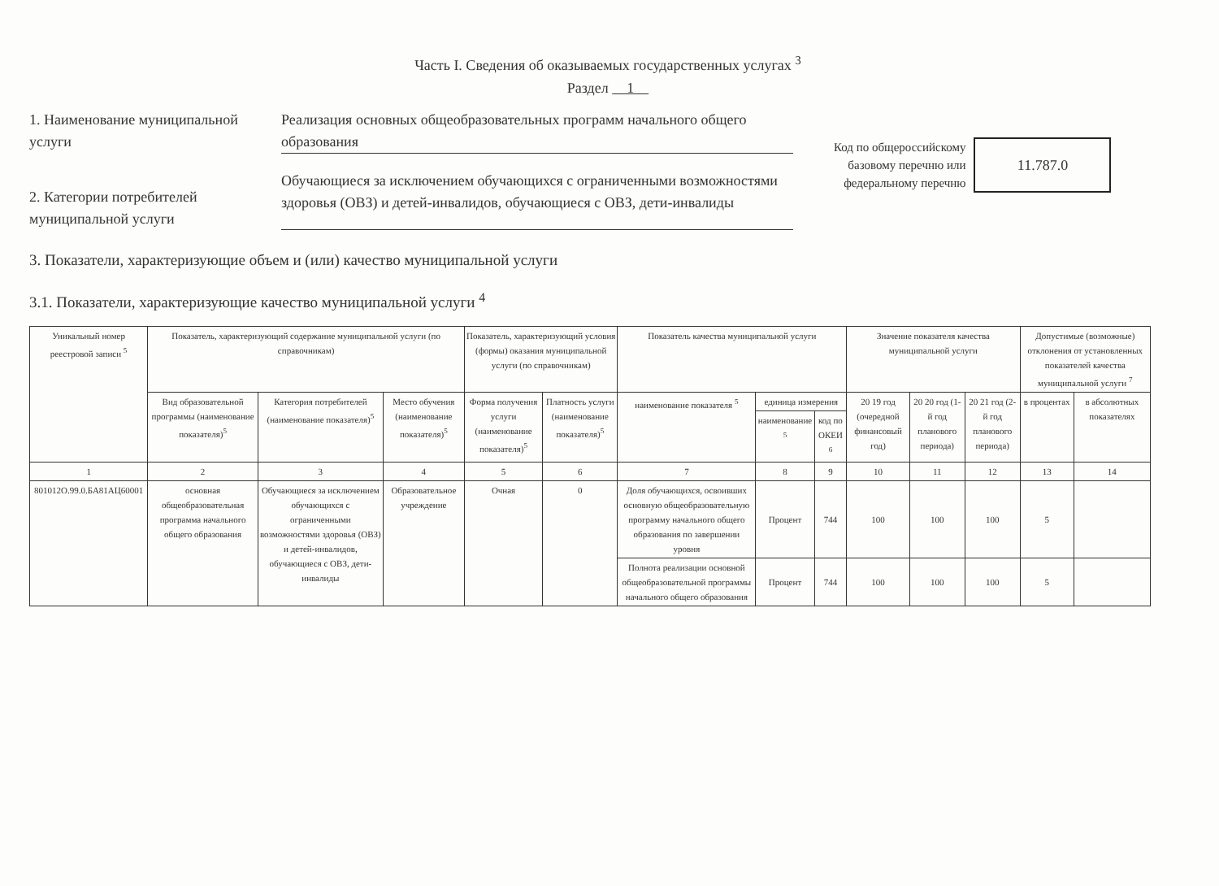Часть I. Сведения об оказываемых государственных услугах <sup>3</sup>
Раздел 1
1. Наименование муниципальной услуги
Реализация основных общеобразовательных программ начального общего образования
2. Категории потребителей муниципальной услуги
Обучающиеся за исключением обучающихся с ограниченными возможностями здоровья (ОВЗ) и детей-инвалидов, обучающиеся с ОВЗ, дети-инвалиды
Код по общероссийскому
базовому перечню или
федеральному перечню
11.787.0
3. Показатели, характеризующие объем и (или) качество муниципальной услуги
3.1. Показатели, характеризующие качество муниципальной услуги <sup>4</sup>
| Уникальный номер реестровой записи <sup>5</sup> | Показатель, характеризующий содержание муниципальной услуги (по справочникам) | | | Показатель, характеризующий условия (формы) оказания муниципальной услуги (по справочникам) | | Показатель качества муниципальной услуги | | | Значение показателя качества муниципальной услуги | | | Допустимые (возможные) отклонения от установленных показателей качества муниципальной услуги <sup>7</sup> | |
| --- | --- | --- | --- | --- | --- | --- | --- | --- | --- | --- | --- | --- | --- |
| | Вид образовательной программы (наименование показателя)<sup>5</sup> | Категория потребителей (наименование показателя)<sup>5</sup> | Место обучения (наименование показателя)<sup>5</sup> | Форма получения услуги (наименование показателя)<sup>5</sup> | Платность услуги (наименование показателя)<sup>5</sup> | наименование показателя <sup>5</sup> | единица измерения | | 20 19 год (очередной финансовый год) | 20 20 год (1-й год планового периода) | 20 21 год (2-й год планового периода) | в процентах | в абсолютных показателях |
| | | | | | | | наименование <sup>5</sup> | код по ОКЕИ <sup>6</sup> | | | | | |
| 1 | 2 | 3 | 4 | 5 | 6 | 7 | 8 | 9 | 10 | 11 | 12 | 13 | 14 |
| 801012О.99.0.БА81АЦ60001 | основная общеобразовательная программа начального общего образования | Обучающиеся за исключением обучающихся с ограниченными возможностями здоровья (ОВЗ) и детей-инвалидов, обучающиеся с ОВЗ, дети-инвалиды | Образовательное учреждение | Очная | 0 | Доля обучающихся, освоивших основную общеобразовательную программу начального общего образования по завершении уровня | Процент | 744 | 100 | 100 | 100 | 5 | |
| | | | | | | Полнота реализации основной общеобразовательной программы начального общего образования | Процент | 744 | 100 | 100 | 100 | 5 | |